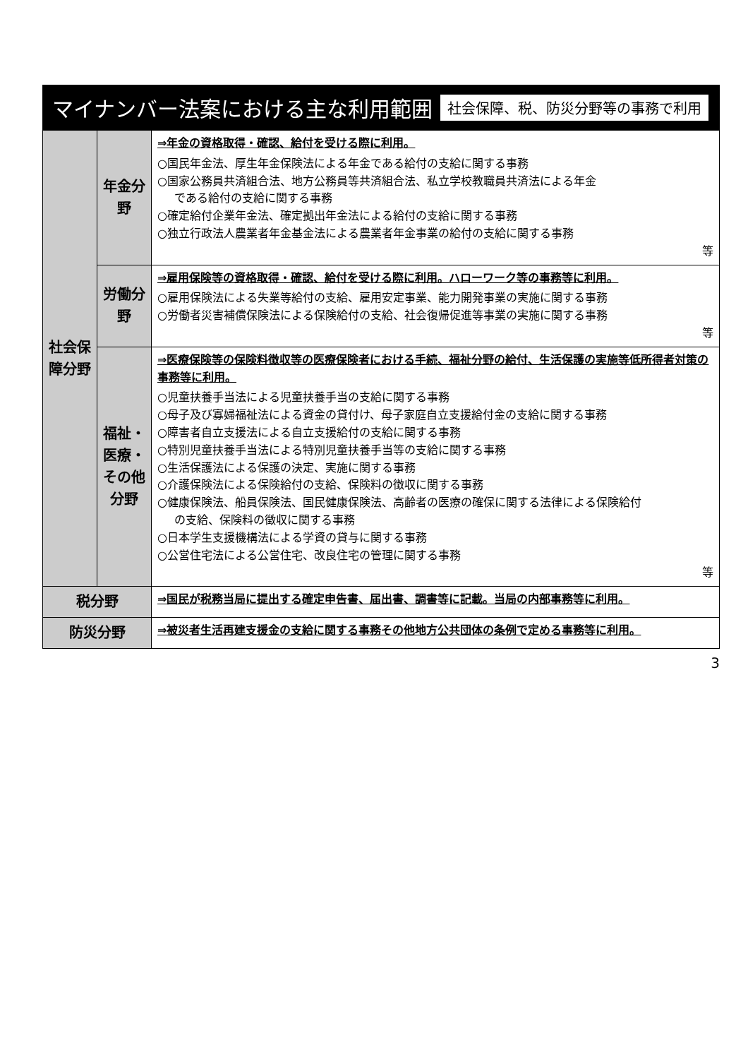マイナンバー法案における主な利用範囲 社会保障、税、防災分野等の事務で利用
| 社会保障分野 | 年金分野 | ⇒年金の資格取得・確認、給付を受ける際に利用。 ○国民年金法、厚生年金保険法による年金である給付の支給に関する事務 ○国家公務員共済組合法、地方公務員等共済組合法、私立学校教職員共済法による年金 である給付の支給に関する事務 ○確定給付企業年金法、確定拠出年金法による給付の支給に関する事務 ○独立行政法人農業者年金基金法による農業者年金事業の給付の支給に関する事務 等 |
| | 労働分野 | ⇒雇用保険等の資格取得・確認、給付を受ける際に利用。ハローワーク等の事務等に利用。 ○雇用保険法による失業等給付の支給、雇用安定事業、能力開発事業の実施に関する事務 ○労働者災害補償保険法による保険給付の支給、社会復帰促進等事業の実施に関する事務 等 |
| | 福祉・医療・その他分野 | ⇒医療保険等の保険料徴収等の医療保険者における手続、福祉分野の給付、生活保護の実施等低所得者対策の事務等に利用。 ○児童扶養手当法による児童扶養手当の支給に関する事務 ○母子及び寡婦福祉法による資金の貸付け、母子家庭自立支援給付金の支給に関する事務 ○障害者自立支援法による自立支援給付の支給に関する事務 ○特別児童扶養手当法による特別児童扶養手当等の支給に関する事務 ○生活保護法による保護の決定、実施に関する事務 ○介護保険法による保険給付の支給、保険料の徴収に関する事務 ○健康保険法、船員保険法、国民健康保険法、高齢者の医療の確保に関する法律による保険給付 の支給、保険料の徴収に関する事務 ○日本学生支援機構法による学資の貸与に関する事務 ○公営住宅法による公営住宅、改良住宅の管理に関する事務 等 |
| 税分野 | | ⇒国民が税務当局に提出する確定申告書、届出書、調書等に記載。当局の内部事務等に利用。 |
| 防災分野 | | ⇒被災者生活再建支援金の支給に関する事務その他地方公共団体の条例で定める事務等に利用。 |
3